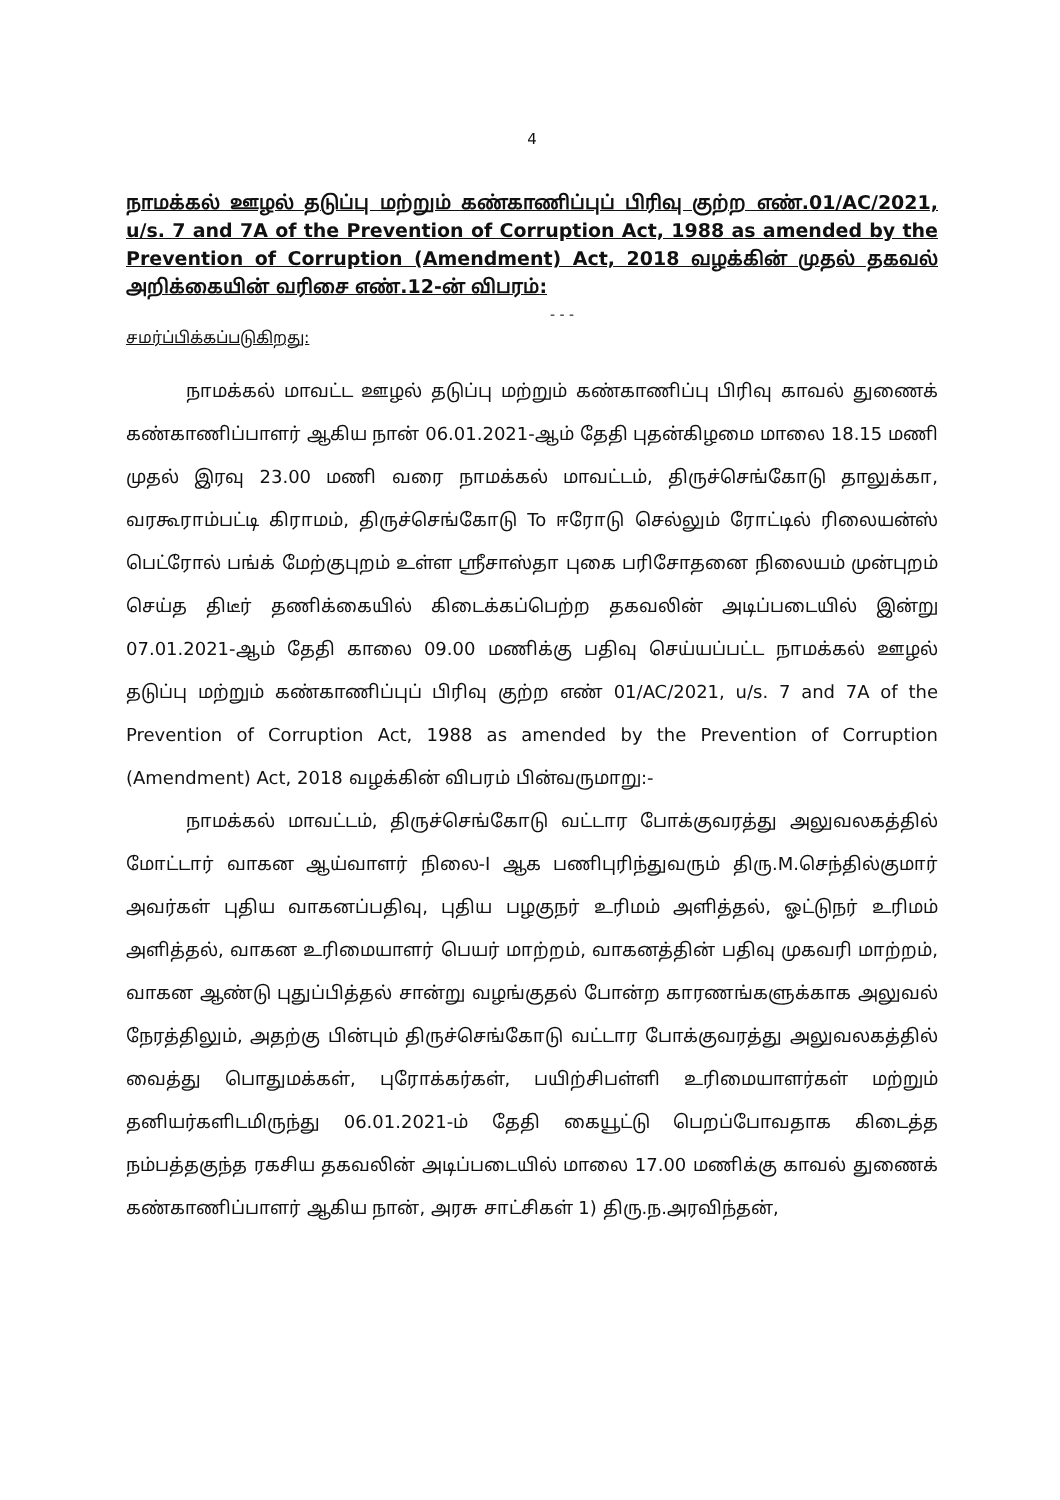4
நாமக்கல் ஊழல் தடுப்பு மற்றும் கண்காணிப்புப் பிரிவு குற்ற எண்.01/AC/2021, u/s. 7 and 7A of the Prevention of Corruption Act, 1988 as amended by the Prevention of Corruption (Amendment) Act, 2018 வழக்கின் முதல் தகவல் அறிக்கையின் வரிசை எண்.12-ன் விபரம்:
- - -
சமர்ப்பிக்கப்படுகிறது:
நாமக்கல் மாவட்ட ஊழல் தடுப்பு மற்றும் கண்காணிப்பு பிரிவு காவல் துணைக் கண்காணிப்பாளர் ஆகிய நான் 06.01.2021-ஆம் தேதி புதன்கிழமை மாலை 18.15 மணி முதல் இரவு 23.00 மணி வரை நாமக்கல் மாவட்டம், திருச்செங்கோடு தாலுக்கா, வரகூராம்பட்டி கிராமம், திருச்செங்கோடு To ஈரோடு செல்லும் ரோட்டில் ரிலையன்ஸ் பெட்ரோல் பங்க் மேற்குபுறம் உள்ள ஸ்ரீசாஸ்தா புகை பரிசோதனை நிலையம் முன்புறம் செய்த திடீர் தணிக்கையில் கிடைக்கப்பெற்ற தகவலின் அடிப்படையில் இன்று 07.01.2021-ஆம் தேதி காலை 09.00 மணிக்கு பதிவு செய்யப்பட்ட நாமக்கல் ஊழல் தடுப்பு மற்றும் கண்காணிப்புப் பிரிவு குற்ற எண் 01/AC/2021, u/s. 7 and 7A of the Prevention of Corruption Act, 1988 as amended by the Prevention of Corruption (Amendment) Act, 2018 வழக்கின் விபரம் பின்வருமாறு:-
நாமக்கல் மாவட்டம், திருச்செங்கோடு வட்டார போக்குவரத்து அலுவலகத்தில் மோட்டார் வாகன ஆய்வாளர் நிலை-I ஆக பணிபுரிந்துவரும் திரு.M.செந்தில்குமார் அவர்கள் புதிய வாகனப்பதிவு, புதிய பழகுநர் உரிமம் அளித்தல், ஓட்டுநர் உரிமம் அளித்தல், வாகன உரிமையாளர் பெயர் மாற்றம், வாகனத்தின் பதிவு முகவரி மாற்றம், வாகன ஆண்டு புதுப்பித்தல் சான்று வழங்குதல் போன்ற காரணங்களுக்காக அலுவல் நேரத்திலும், அதற்கு பின்பும் திருச்செங்கோடு வட்டார போக்குவரத்து அலுவலகத்தில் வைத்து பொதுமக்கள், புரோக்கர்கள், பயிற்சிபள்ளி உரிமையாளர்கள் மற்றும் தனியர்களிடமிருந்து 06.01.2021-ம் தேதி கையூட்டு பெறப்போவதாக கிடைத்த நம்பத்தகுந்த ரகசிய தகவலின் அடிப்படையில் மாலை 17.00 மணிக்கு காவல் துணைக் கண்காணிப்பாளர் ஆகிய நான், அரசு சாட்சிகள் 1) திரு.ந.அரவிந்தன்,